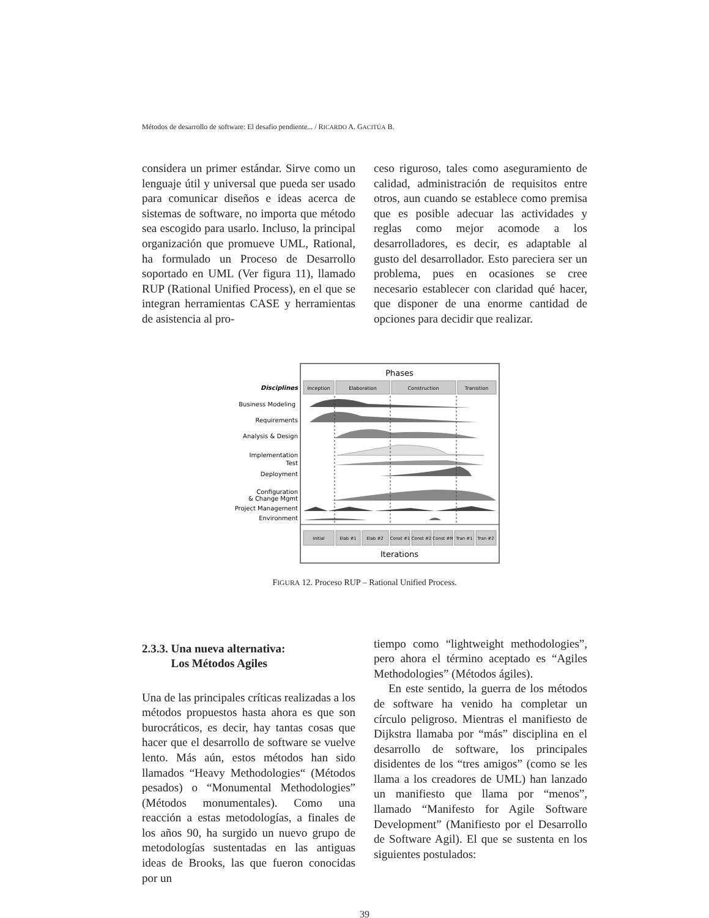Métodos de desarrollo de software: El desafio pendiente... / RICARDO A. GACITÚA B.
considera un primer estándar. Sirve como un lenguaje útil y universal que pueda ser usado para comunicar diseños e ideas acerca de sistemas de software, no importa que método sea escogido para usarlo. Incluso, la principal organización que promueve UML, Rational, ha formulado un Proceso de Desarrollo soportado en UML (Ver figura 11), llamado RUP (Rational Unified Process), en el que se integran herramientas CASE y herramientas de asistencia al pro-
ceso riguroso, tales como aseguramiento de calidad, administración de requisitos entre otros, aun cuando se establece como premisa que es posible adecuar las actividades y reglas como mejor acomode a los desarrolladores, es decir, es adaptable al gusto del desarrollador. Esto pareciera ser un problema, pues en ocasiones se cree necesario establecer con claridad qué hacer, que disponer de una enorme cantidad de opciones para decidir que realizar.
Phases
Inception
Elaboration
Construction
Transition
Disciplines
Business Modeling
Requirements
Analysis & Design
Implementation
Test
Deployment
Configuration
& Change Mgmt
Project Management
Environment
Initial
Elab #1
Elab #2
Const #1
Const #2
Const #N
Tran #1
Tran #2
Iterations
FIGURA 12. Proceso RUP – Rational Unified Process.
2.3.3. Una nueva alternativa:
Los Métodos Agiles
Una de las principales críticas realizadas a los métodos propuestos hasta ahora es que son burocráticos, es decir, hay tantas cosas que hacer que el desarrollo de software se vuelve lento. Más aún, estos métodos han sido llamados “Heavy Methodologies“ (Métodos pesados) o “Monumental Methodologies” (Métodos monumentales). Como una reacción a estas metodologías, a finales de los años 90, ha surgido un nuevo grupo de metodologías sustentadas en las antiguas ideas de Brooks, las que fueron conocidas por un
tiempo como “lightweight methodologies”, pero ahora el término aceptado es “Agiles Methodologies” (Métodos ágiles).
En este sentido, la guerra de los métodos de software ha venido ha completar un círculo peligroso. Mientras el manifiesto de Dijkstra llamaba por “más” disciplina en el desarrollo de software, los principales disidentes de los “tres amigos” (como se les llama a los creadores de UML) han lanzado un manifiesto que llama por “menos”, llamado “Manifesto for Agile Software Development” (Manifiesto por el Desarrollo de Software Agil). El que se sustenta en los siguientes postulados:
39